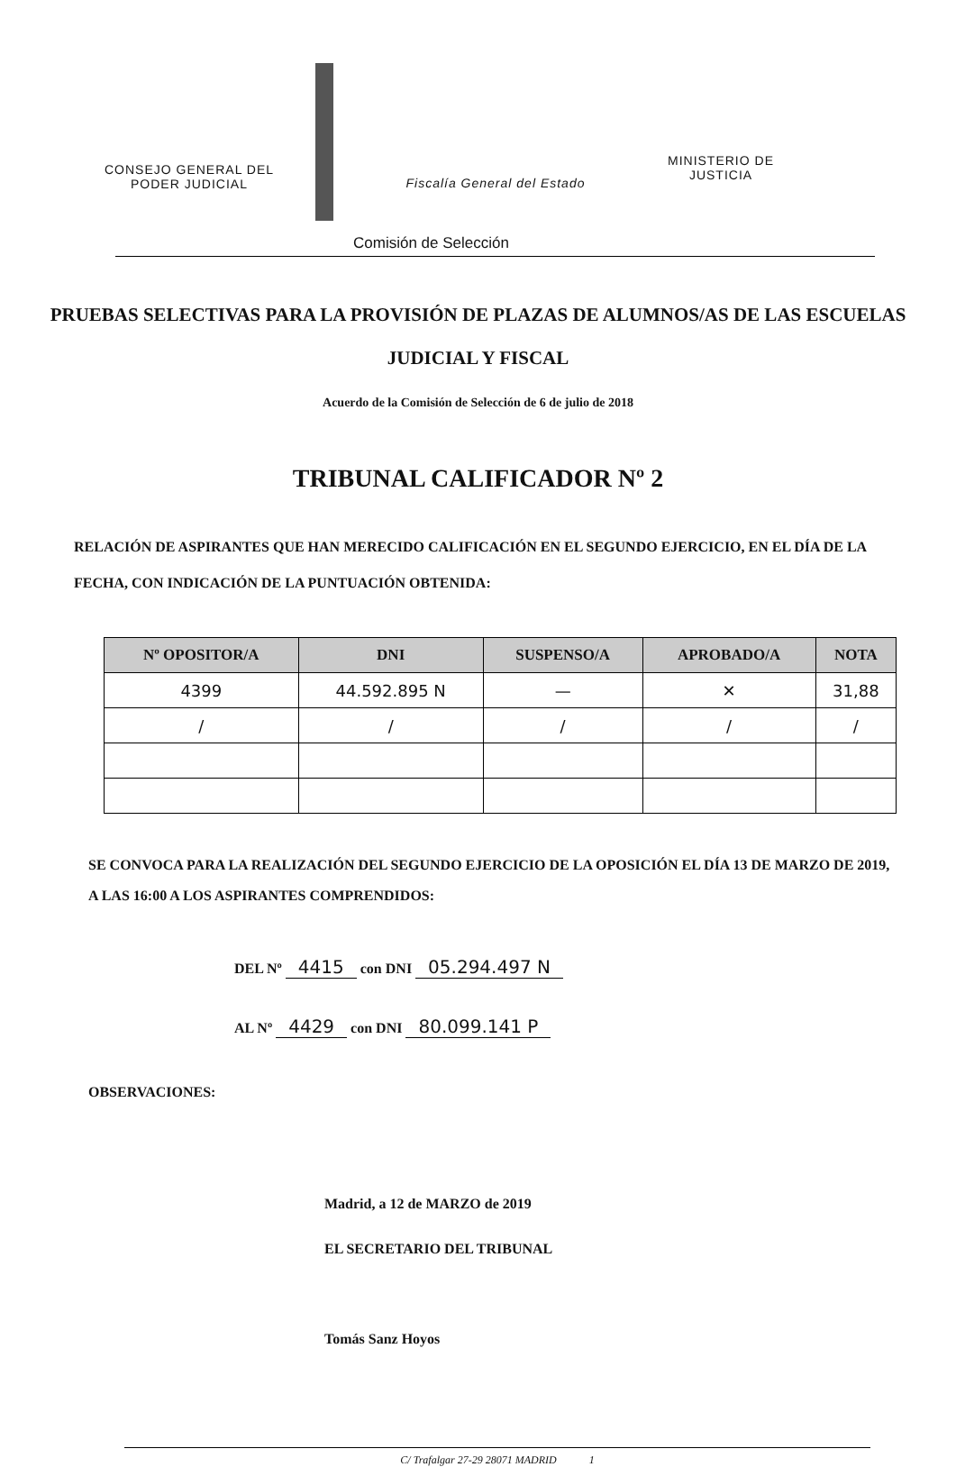CONSEJO GENERAL DEL
PODER JUDICIAL
Fiscalía General del Estado
MINISTERIO DE
JUSTICIA
Comisión de Selección
PRUEBAS SELECTIVAS PARA LA PROVISIÓN DE PLAZAS DE ALUMNOS/AS DE LAS ESCUELAS JUDICIAL Y FISCAL
Acuerdo de la Comisión de Selección de 6 de julio de 2018
TRIBUNAL CALIFICADOR Nº 2
RELACIÓN DE ASPIRANTES QUE HAN MERECIDO CALIFICACIÓN EN EL SEGUNDO EJERCICIO, EN EL DÍA DE LA FECHA, CON INDICACIÓN DE LA PUNTUACIÓN OBTENIDA:
| Nº OPOSITOR/A | DNI | SUSPENSO/A | APROBADO/A | NOTA |
| --- | --- | --- | --- | --- |
| 4399 | 44.592.895 N | — | ✕ | 31,88 |
| / | / | / | / | / |
SE CONVOCA PARA LA REALIZACIÓN DEL SEGUNDO EJERCICIO DE LA OPOSICIÓN EL DÍA 13 DE MARZO DE 2019, A LAS 16:00 A LOS ASPIRANTES COMPRENDIDOS:
DEL Nº 4415 con DNI 05.294.497 N
AL Nº 4429 con DNI 80.099.141 P
OBSERVACIONES:
Madrid, a 12 de MARZO de 2019
EL SECRETARIO DEL TRIBUNAL
Tomás Sanz Hoyos
C/ Trafalgar 27-29 28071 MADRID 1